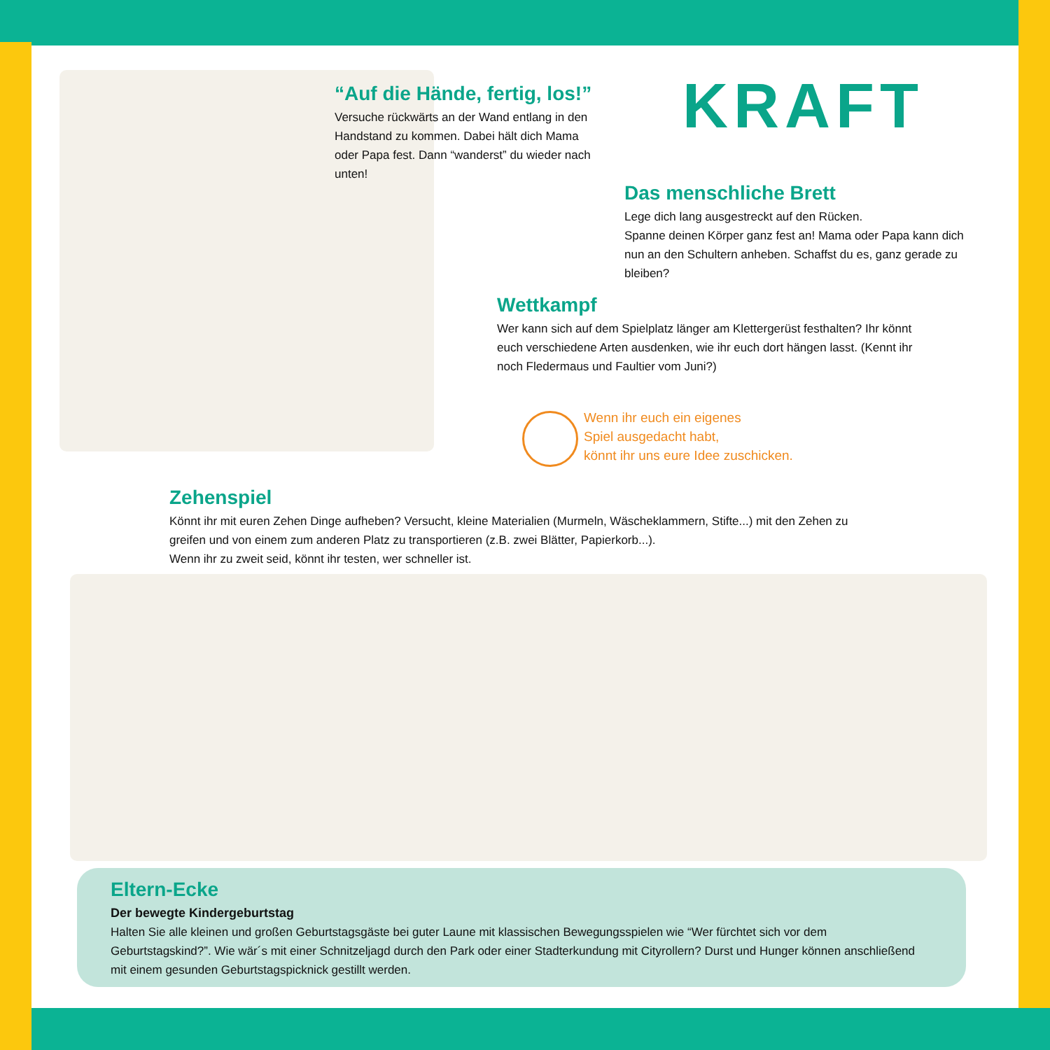“Auf die Hände, fertig, los!”
Versuche rückwärts an der Wand entlang in den Handstand zu kommen. Dabei hält dich Mama oder Papa fest. Dann “wanderst” du wieder nach unten!
KRAFT
Das menschliche Brett
Lege dich lang ausgestreckt auf den Rücken.
Spanne deinen Körper ganz fest an! Mama oder Papa kann dich nun an den Schultern anheben. Schaffst du es, ganz gerade zu bleiben?
Wettkampf
Wer kann sich auf dem Spielplatz länger am Klettergerüst festhalten? Ihr könnt euch verschiedene Arten ausdenken, wie ihr euch dort hängen lasst. (Kennt ihr noch Fledermaus und Faultier vom Juni?)
Wenn ihr euch ein eigenes
Spiel ausgedacht habt,
könnt ihr uns eure Idee zuschicken.
Zehenspiel
Könnt ihr mit euren Zehen Dinge aufheben? Versucht, kleine Materialien (Murmeln, Wäscheklammern, Stifte...) mit den Zehen zu greifen und von einem zum anderen Platz zu transportieren (z.B. zwei Blätter, Papierkorb...).
Wenn ihr zu zweit seid, könnt ihr testen, wer schneller ist.
Eltern-Ecke
Der bewegte Kindergeburtstag
Halten Sie alle kleinen und großen Geburtstagsgäste bei guter Laune mit klassischen Bewegungsspielen wie “Wer fürchtet sich vor dem Geburtstagskind?”. Wie wär´s mit einer Schnitzeljagd durch den Park oder einer Stadterkundung mit Cityrollern? Durst und Hunger können anschließend mit einem gesunden Geburtstagspicknick gestillt werden.